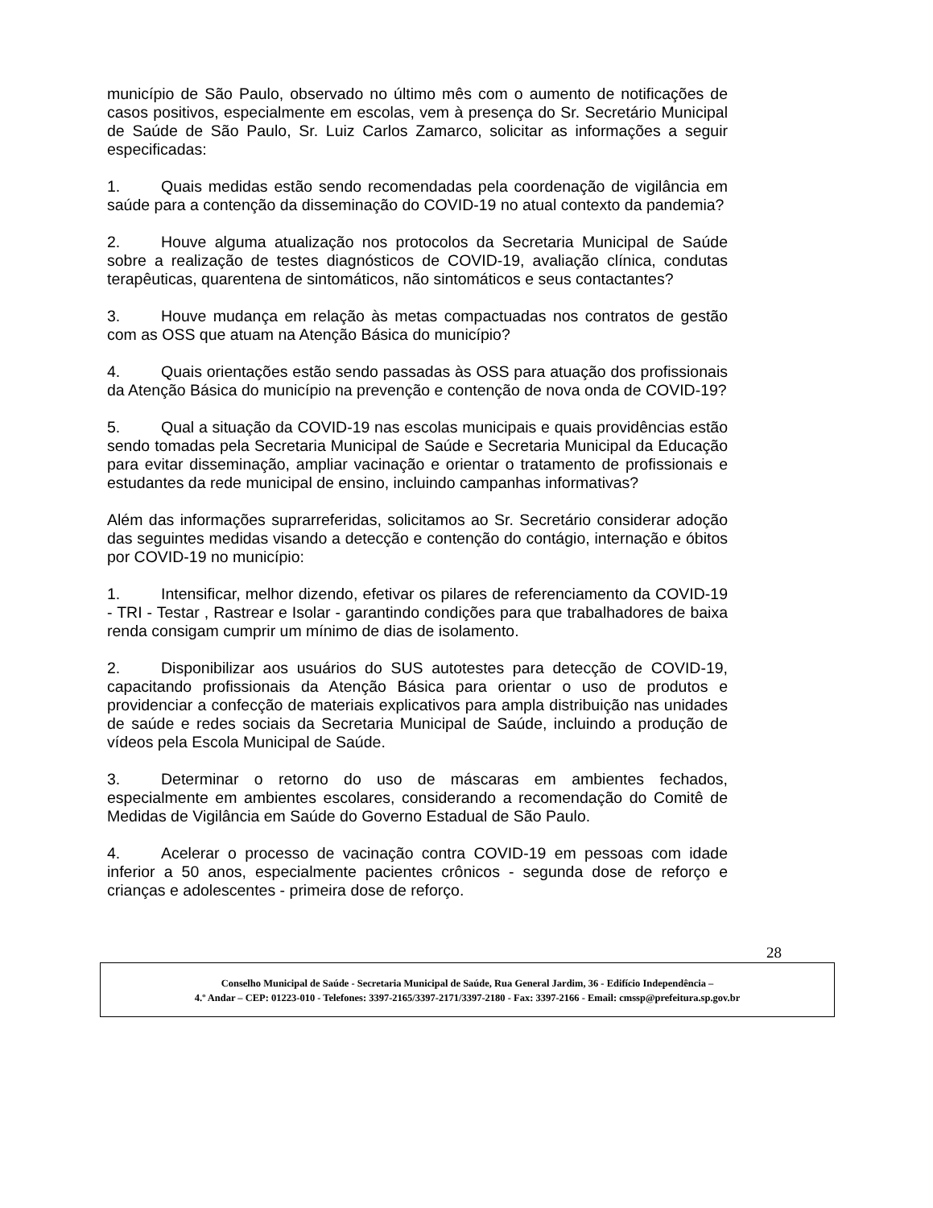município de São Paulo, observado no último mês com o aumento de notificações de casos positivos, especialmente em escolas, vem à presença do Sr. Secretário Municipal de Saúde de São Paulo, Sr. Luiz Carlos Zamarco, solicitar as informações a seguir especificadas:
1. Quais medidas estão sendo recomendadas pela coordenação de vigilância em saúde para a contenção da disseminação do COVID-19 no atual contexto da pandemia?
2. Houve alguma atualização nos protocolos da Secretaria Municipal de Saúde sobre a realização de testes diagnósticos de COVID-19, avaliação clínica, condutas terapêuticas, quarentena de sintomáticos, não sintomáticos e seus contactantes?
3. Houve mudança em relação às metas compactuadas nos contratos de gestão com as OSS que atuam na Atenção Básica do município?
4. Quais orientações estão sendo passadas às OSS para atuação dos profissionais da Atenção Básica do município na prevenção e contenção de nova onda de COVID-19?
5. Qual a situação da COVID-19 nas escolas municipais e quais providências estão sendo tomadas pela Secretaria Municipal de Saúde e Secretaria Municipal da Educação para evitar disseminação, ampliar vacinação e orientar o tratamento de profissionais e estudantes da rede municipal de ensino, incluindo campanhas informativas?
Além das informações suprarreferidas, solicitamos ao Sr. Secretário considerar adoção das seguintes medidas visando a detecção e contenção do contágio, internação e óbitos por COVID-19 no município:
1. Intensificar, melhor dizendo, efetivar os pilares de referenciamento da COVID-19 - TRI - Testar , Rastrear e Isolar - garantindo condições para que trabalhadores de baixa renda consigam cumprir um mínimo de dias de isolamento.
2. Disponibilizar aos usuários do SUS autotestes para detecção de COVID-19, capacitando profissionais da Atenção Básica para orientar o uso de produtos e providenciar a confecção de materiais explicativos para ampla distribuição nas unidades de saúde e redes sociais da Secretaria Municipal de Saúde, incluindo a produção de vídeos pela Escola Municipal de Saúde.
3. Determinar o retorno do uso de máscaras em ambientes fechados, especialmente em ambientes escolares, considerando a recomendação do Comitê de Medidas de Vigilância em Saúde do Governo Estadual de São Paulo.
4. Acelerar o processo de vacinação contra COVID-19 em pessoas com idade inferior a 50 anos, especialmente pacientes crônicos - segunda dose de reforço e crianças e adolescentes - primeira dose de reforço.
28
Conselho Municipal de Saúde - Secretaria Municipal de Saúde, Rua General Jardim, 36 - Edifício Independência –
4.º Andar – CEP: 01223-010 - Telefones: 3397-2165/3397-2171/3397-2180 - Fax: 3397-2166 - Email: cmssp@prefeitura.sp.gov.br